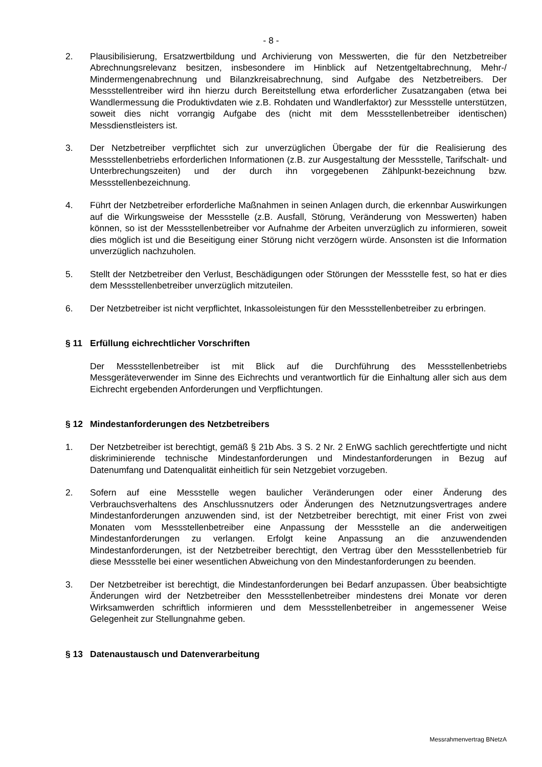- 8 -
2. Plausibilisierung, Ersatzwertbildung und Archivierung von Messwerten, die für den Netzbetreiber Abrechnungsrelevanz besitzen, insbesondere im Hinblick auf Netzentgeltabrechnung, Mehr-/ Mindermengenabrechnung und Bilanzkreisabrechnung, sind Aufgabe des Netzbetreibers. Der Messstellentreiber wird ihn hierzu durch Bereitstellung etwa erforderlicher Zusatzangaben (etwa bei Wandlermessung die Produktivdaten wie z.B. Rohdaten und Wandlerfaktor) zur Messstelle unterstützen, soweit dies nicht vorrangig Aufgabe des (nicht mit dem Messstellenbetreiber identischen) Messdienstleisters ist.
3. Der Netzbetreiber verpflichtet sich zur unverzüglichen Übergabe der für die Realisierung des Messstellenbetriebs erforderlichen Informationen (z.B. zur Ausgestaltung der Messstelle, Tarifschalt- und Unterbrechungszeiten) und der durch ihn vorgegebenen Zählpunkt-bezeichnung bzw. Messstellenbezeichnung.
4. Führt der Netzbetreiber erforderliche Maßnahmen in seinen Anlagen durch, die erkennbar Auswirkungen auf die Wirkungsweise der Messstelle (z.B. Ausfall, Störung, Veränderung von Messwerten) haben können, so ist der Messstellenbetreiber vor Aufnahme der Arbeiten unverzüglich zu informieren, soweit dies möglich ist und die Beseitigung einer Störung nicht verzögern würde. Ansonsten ist die Information unverzüglich nachzuholen.
5. Stellt der Netzbetreiber den Verlust, Beschädigungen oder Störungen der Messstelle fest, so hat er dies dem Messstellenbetreiber unverzüglich mitzuteilen.
6. Der Netzbetreiber ist nicht verpflichtet, Inkassoleistungen für den Messstellenbetreiber zu erbringen.
§ 11 Erfüllung eichrechtlicher Vorschriften
Der Messstellenbetreiber ist mit Blick auf die Durchführung des Messstellenbetriebs Messgeräteverwender im Sinne des Eichrechts und verantwortlich für die Einhaltung aller sich aus dem Eichrecht ergebenden Anforderungen und Verpflichtungen.
§ 12 Mindestanforderungen des Netzbetreibers
1. Der Netzbetreiber ist berechtigt, gemäß § 21b Abs. 3 S. 2 Nr. 2 EnWG sachlich gerechtfertigte und nicht diskriminierende technische Mindestanforderungen und Mindestanforderungen in Bezug auf Datenumfang und Datenqualität einheitlich für sein Netzgebiet vorzugeben.
2. Sofern auf eine Messstelle wegen baulicher Veränderungen oder einer Änderung des Verbrauchsverhaltens des Anschlussnutzers oder Änderungen des Netznutzungsvertrages andere Mindestanforderungen anzuwenden sind, ist der Netzbetreiber berechtigt, mit einer Frist von zwei Monaten vom Messstellenbetreiber eine Anpassung der Messstelle an die anderweitigen Mindestanforderungen zu verlangen. Erfolgt keine Anpassung an die anzuwendenden Mindestanforderungen, ist der Netzbetreiber berechtigt, den Vertrag über den Messstellenbetrieb für diese Messstelle bei einer wesentlichen Abweichung von den Mindestanforderungen zu beenden.
3. Der Netzbetreiber ist berechtigt, die Mindestanforderungen bei Bedarf anzupassen. Über beabsichtigte Änderungen wird der Netzbetreiber den Messstellenbetreiber mindestens drei Monate vor deren Wirksamwerden schriftlich informieren und dem Messstellenbetreiber in angemessener Weise Gelegenheit zur Stellungnahme geben.
§ 13 Datenaustausch und Datenverarbeitung
Messrahmenvertrag BNetzA